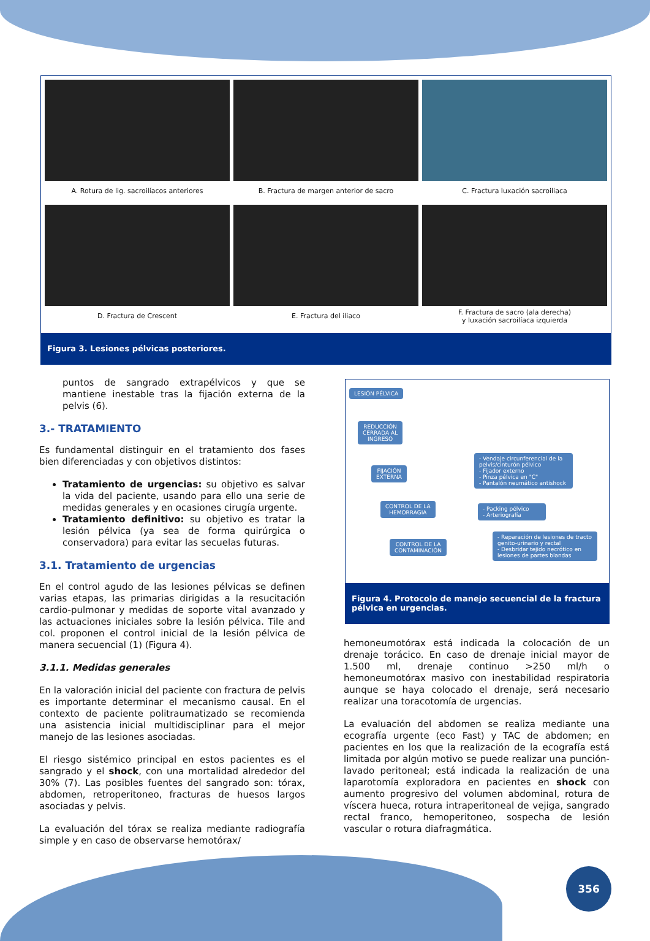A. Rotura de lig. sacroilíacos anteriores
B. Fractura de margen anterior de sacro
C. Fractura luxación sacroiliaca
D. Fractura de Crescent
E. Fractura del iliaco
F. Fractura de sacro (ala derecha)
y luxación sacroilíaca izquierda
Figura 3. Lesiones pélvicas posteriores.
puntos de sangrado extrapélvicos y que se mantiene inestable tras la fijación externa de la pelvis (6).
3.- TRATAMIENTO
Es fundamental distinguir en el tratamiento dos fases bien diferenciadas y con objetivos distintos:
Tratamiento de urgencias: su objetivo es salvar la vida del paciente, usando para ello una serie de medidas generales y en ocasiones cirugía urgente.
Tratamiento definitivo: su objetivo es tratar la lesión pélvica (ya sea de forma quirúrgica o conservadora) para evitar las secuelas futuras.
3.1. Tratamiento de urgencias
En el control agudo de las lesiones pélvicas se definen varias etapas, las primarias dirigidas a la resucitación cardio-pulmonar y medidas de soporte vital avanzado y las actuaciones iniciales sobre la lesión pélvica. Tile and col. proponen el control inicial de la lesión pélvica de manera secuencial (1) (Figura 4).
3.1.1. Medidas generales
En la valoración inicial del paciente con fractura de pelvis es importante determinar el mecanismo causal. En el contexto de paciente politraumatizado se recomienda una asistencia inicial multidisciplinar para el mejor manejo de las lesiones asociadas.
El riesgo sistémico principal en estos pacientes es el sangrado y el shock, con una mortalidad alrededor del 30% (7). Las posibles fuentes del sangrado son: tórax, abdomen, retroperitoneo, fracturas de huesos largos asociadas y pelvis.
La evaluación del tórax se realiza mediante radiografía simple y en caso de observarse hemotórax/
LESIÓN PÉLVICA
REDUCCIÓN
CERRADA AL
INGRESO
FIJACIÓN
EXTERNA
- Vendaje circunferencial de la pelvis/cinturón pélvico
- Fijador externo
- Pinza pélvica en "C"
- Pantalón neumático antishock
CONTROL DE LA
HEMORRAGIA
- Packing pélvico
- Arteriografía
CONTROL DE LA
CONTAMINACIÓN
- Reparación de lesiones de tracto genito-urinario y rectal
- Desbridar tejido necrótico en lesiones de partes blandas
Figura 4. Protocolo de manejo secuencial de la fractura pélvica en urgencias.
hemoneumotórax está indicada la colocación de un drenaje torácico. En caso de drenaje inicial mayor de 1.500 ml, drenaje continuo >250 ml/h o hemoneumotórax masivo con inestabilidad respiratoria aunque se haya colocado el drenaje, será necesario realizar una toracotomía de urgencias.
La evaluación del abdomen se realiza mediante una ecografía urgente (eco Fast) y TAC de abdomen; en pacientes en los que la realización de la ecografía está limitada por algún motivo se puede realizar una punción-lavado peritoneal; está indicada la realización de una laparotomía exploradora en pacientes en shock con aumento progresivo del volumen abdominal, rotura de víscera hueca, rotura intraperitoneal de vejiga, sangrado rectal franco, hemoperitoneo, sospecha de lesión vascular o rotura diafragmática.
356